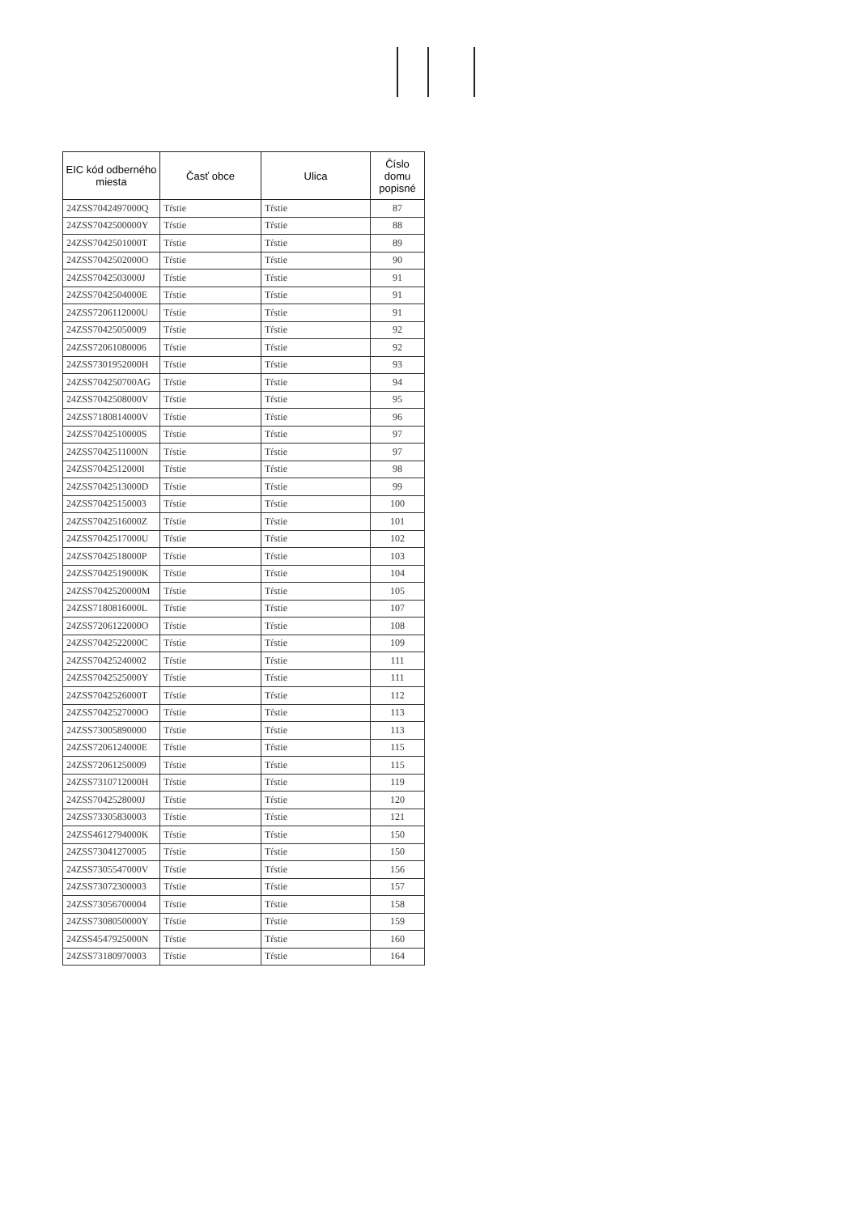| EIC kód odberného miesta | Časť obce | Ulica | Číslo domu popisné |
| --- | --- | --- | --- |
| 24ZSS7042497000Q | Tŕstie | Tŕstie | 87 |
| 24ZSS7042500000Y | Tŕstie | Tŕstie | 88 |
| 24ZSS7042501000T | Tŕstie | Tŕstie | 89 |
| 24ZSS7042502000O | Tŕstie | Tŕstie | 90 |
| 24ZSS7042503000J | Tŕstie | Tŕstie | 91 |
| 24ZSS7042504000E | Tŕstie | Tŕstie | 91 |
| 24ZSS7206112000U | Tŕstie | Tŕstie | 91 |
| 24ZSS70425050009 | Tŕstie | Tŕstie | 92 |
| 24ZSS72061080006 | Tŕstie | Tŕstie | 92 |
| 24ZSS7301952000H | Tŕstie | Tŕstie | 93 |
| 24ZSS704250700AG | Tŕstie | Tŕstie | 94 |
| 24ZSS7042508000V | Tŕstie | Tŕstie | 95 |
| 24ZSS7180814000V | Tŕstie | Tŕstie | 96 |
| 24ZSS7042510000S | Tŕstie | Tŕstie | 97 |
| 24ZSS7042511000N | Tŕstie | Tŕstie | 97 |
| 24ZSS7042512000I | Tŕstie | Tŕstie | 98 |
| 24ZSS7042513000D | Tŕstie | Tŕstie | 99 |
| 24ZSS70425150003 | Tŕstie | Tŕstie | 100 |
| 24ZSS7042516000Z | Tŕstie | Tŕstie | 101 |
| 24ZSS7042517000U | Tŕstie | Tŕstie | 102 |
| 24ZSS7042518000P | Tŕstie | Tŕstie | 103 |
| 24ZSS7042519000K | Tŕstie | Tŕstie | 104 |
| 24ZSS7042520000M | Tŕstie | Tŕstie | 105 |
| 24ZSS7180816000L | Tŕstie | Tŕstie | 107 |
| 24ZSS7206122000O | Tŕstie | Tŕstie | 108 |
| 24ZSS7042522000C | Tŕstie | Tŕstie | 109 |
| 24ZSS70425240002 | Tŕstie | Tŕstie | 111 |
| 24ZSS7042525000Y | Tŕstie | Tŕstie | 111 |
| 24ZSS7042526000T | Tŕstie | Tŕstie | 112 |
| 24ZSS7042527000O | Tŕstie | Tŕstie | 113 |
| 24ZSS73005890000 | Tŕstie | Tŕstie | 113 |
| 24ZSS7206124000E | Tŕstie | Tŕstie | 115 |
| 24ZSS72061250009 | Tŕstie | Tŕstie | 115 |
| 24ZSS7310712000H | Tŕstie | Tŕstie | 119 |
| 24ZSS7042528000J | Tŕstie | Tŕstie | 120 |
| 24ZSS73305830003 | Tŕstie | Tŕstie | 121 |
| 24ZSS4612794000K | Tŕstie | Tŕstie | 150 |
| 24ZSS73041270005 | Tŕstie | Tŕstie | 150 |
| 24ZSS7305547000V | Tŕstie | Tŕstie | 156 |
| 24ZSS73072300003 | Tŕstie | Tŕstie | 157 |
| 24ZSS73056700004 | Tŕstie | Tŕstie | 158 |
| 24ZSS7308050000Y | Tŕstie | Tŕstie | 159 |
| 24ZSS4547925000N | Tŕstie | Tŕstie | 160 |
| 24ZSS73180970003 | Tŕstie | Tŕstie | 164 |